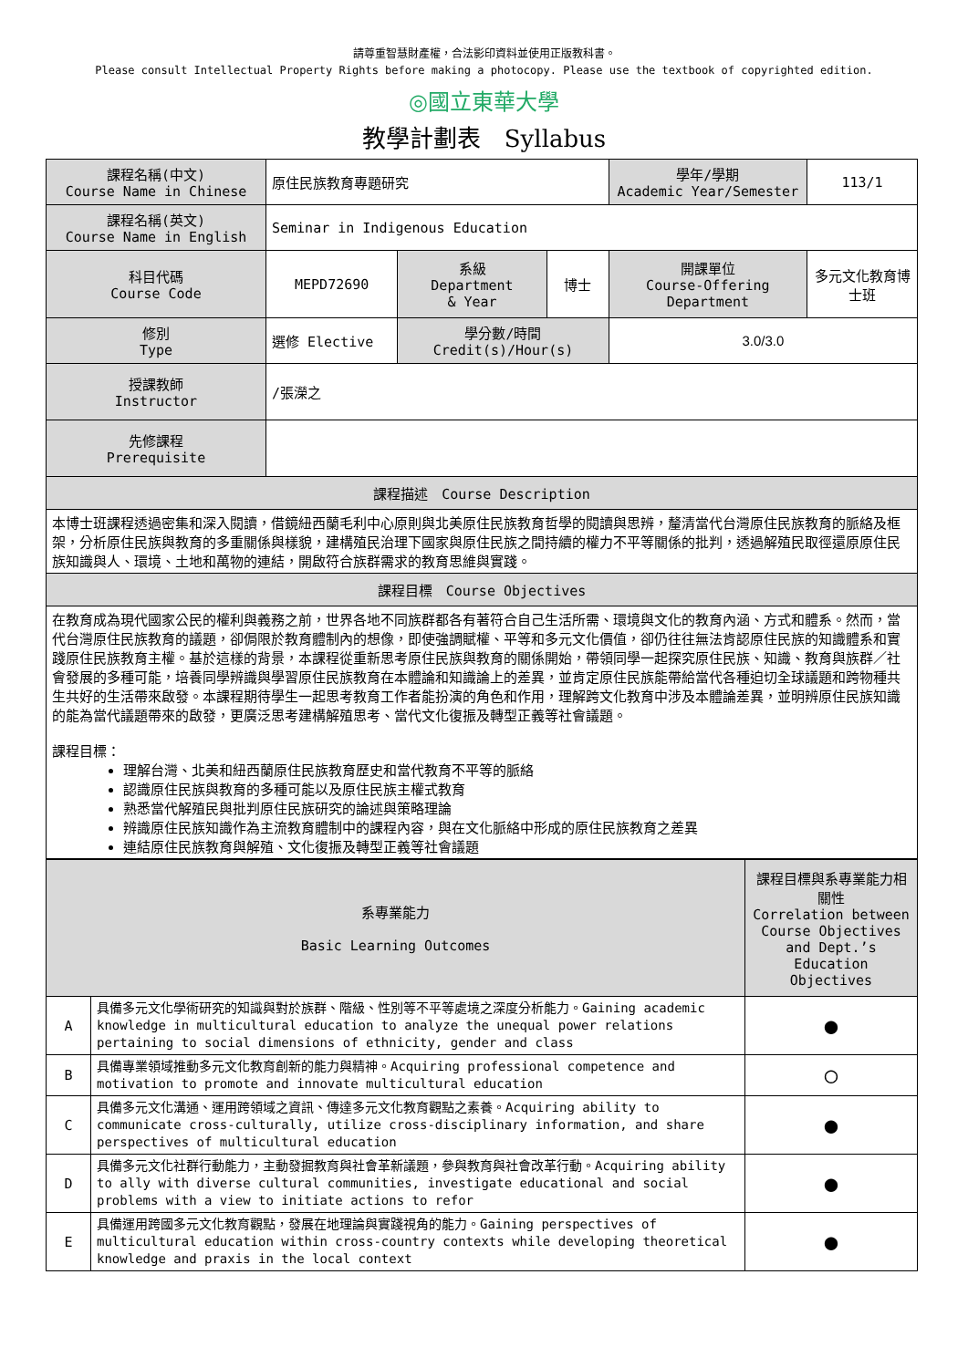請尊重智慧財產權，合法影印資料並使用正版教科書。
Please consult Intellectual Property Rights before making a photocopy. Please use the textbook of copyrighted edition.
◎國立東華大學
教學計劃表　Syllabus
| 課程名稱(中文) Course Name in Chinese | 原住民族教育專題研究 | | | 學年/學期 Academic Year/Semester | 113/1 |
| 課程名稱(英文) Course Name in English | Seminar in Indigenous Education | | | | |
| 科目代碼 Course Code | MEPD72690 | 系級 Department & Year | 博士 | 開課單位 Course-Offering Department | 多元文化教育博士班 |
| 修別 Type | 選修 Elective | 學分數/時間 Credit(s)/Hour(s) | | 3.0/3.0 | |
| 授課教師 Instructor | /張濚之 | | | | |
| 先修課程 Prerequisite | | | | | |
| 課程描述 Course Description | | | | | |
| 本博士班課程透過密集和深入閱讀，借鏡紐西蘭毛利中心原則與北美原住民族教育哲學的閱讀與思辨，釐清當代台灣原住民族教育的脈絡及框架，分析原住民族與教育的多重關係與樣貌，建構殖民治理下國家與原住民族之間持續的權力不平等關係的批判，透過解殖民取徑還原原住民族知識與人、環境、土地和萬物的連結，開啟符合族群需求的教育思維與實踐。 | | | | | |
| 課程目標 Course Objectives | | | | | |
| 在教育成為現代國家公民的權利與義務之前，世界各地不同族群都各有著符合自己生活所需、環境與文化的教育內涵、方式和體系。然而，當代台灣原住民族教育的議題，卻侷限於教育體制內的想像，即使強調賦權、平等和多元文化價值，卻仍往往無法肯認原住民族的知識體系和實踐原住民族教育主權。基於這樣的背景，本課程從重新思考原住民族與教育的關係開始，帶領同學一起探究原住民族、知識、教育與族群／社會發展的多種可能，培養同學辨識與學習原住民族教育在本體論和知識論上的差異，並肯定原住民族能帶給當代各種迫切全球議題和跨物種共生共好的生活帶來啟發。本課程期待學生一起思考教育工作者能扮演的角色和作用，理解跨文化教育中涉及本體論差異，並明辨原住民族知識的能為當代議題帶來的啟發，更廣泛思考建構解殖思考、當代文化復振及轉型正義等社會議題。 課程目標： 理解台灣、北美和紐西蘭原住民族教育歷史和當代教育不平等的脈絡 認識原住民族與教育的多種可能以及原住民族主權式教育 熟悉當代解殖民與批判原住民族研究的論述與策略理論 辨識原住民族知識作為主流教育體制中的課程內容，與在文化脈絡中形成的原住民族教育之差異 連結原住民族教育與解殖、文化復振及轉型正義等社會議題 | | | | | |
| 系專業能力 Basic Learning Outcomes | | 課程目標與系專業能力相關性 Correlation between Course Objectives and Dept.’s Education Objectives |
| --- | --- | --- |
| A | 具備多元文化學術研究的知識與對於族群、階級、性別等不平等處境之深度分析能力。Gaining academic knowledge in multicultural education to analyze the unequal power relations pertaining to social dimensions of ethnicity, gender and class | ● |
| B | 具備專業領域推動多元文化教育創新的能力與精神。Acquiring professional competence and motivation to promote and innovate multicultural education | ○ |
| C | 具備多元文化溝通、運用跨領域之資訊、傳達多元文化教育觀點之素養。Acquiring ability to communicate cross-culturally, utilize cross-disciplinary information, and share perspectives of multicultural education | ● |
| D | 具備多元文化社群行動能力，主動發掘教育與社會革新議題，參與教育與社會改革行動。Acquiring ability to ally with diverse cultural communities, investigate educational and social problems with a view to initiate actions to refor | ● |
| E | 具備運用跨國多元文化教育觀點，發展在地理論與實踐視角的能力。Gaining perspectives of multicultural education within cross-country contexts while developing theoretical knowledge and praxis in the local context | ● |